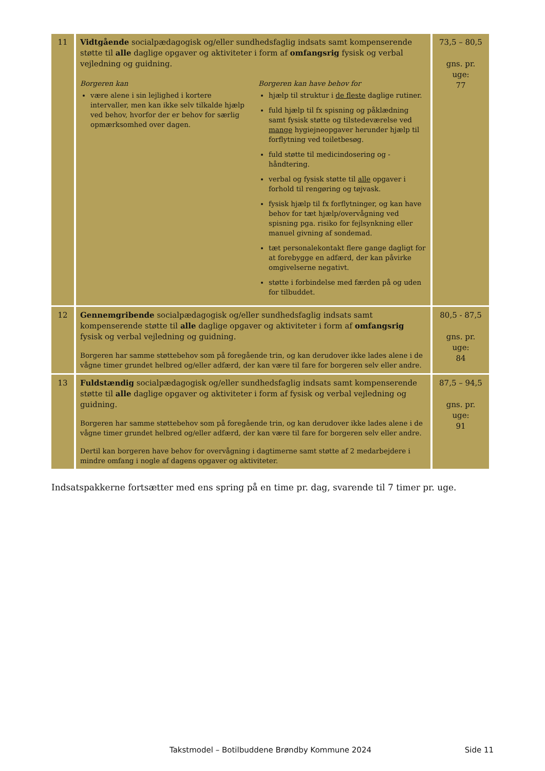| 11 | Vidtgående socialpædagogisk og/eller sundhedsfaglig indsats samt kompenserende støtte til alle daglige opgaver og aktiviteter i form af omfangsrig fysisk og verbal vejledning og guidning. Borgeren kan være alene i sin lejlighed i kortere intervaller, men kan ikke selv tilkalde hjælp ved behov, hvorfor der er behov for særlig opmærksomhed over dagen. Borgeren kan have behov for hjælp til struktur i de fleste daglige rutiner. fuld hjælp til fx spisning og påklædning samt fysisk støtte og tilstedeværelse ved mange hygiejneopgaver herunder hjælp til forflytning ved toiletbesøg. fuld støtte til medicindosering og -håndtering. verbal og fysisk støtte til alle opgaver i forhold til rengøring og tøjvask. fysisk hjælp til fx forflytninger, og kan have behov for tæt hjælp/overvågning ved spisning pga. risiko for fejlsynkning eller manuel givning af sondemad. tæt personalekontakt flere gange dagligt for at forebygge en adfærd, der kan påvirke omgivelserne negativt. støtte i forbindelse med færden på og uden for tilbuddet. | 73,5 – 80,5 gns. pr. uge: 77 |
| 12 | Gennemgribende socialpædagogisk og/eller sundhedsfaglig indsats samt kompenserende støtte til alle daglige opgaver og aktiviteter i form af omfangsrig fysisk og verbal vejledning og guidning. Borgeren har samme støttebehov som på foregående trin, og kan derudover ikke lades alene i de vågne timer grundet helbred og/eller adfærd, der kan være til fare for borgeren selv eller andre. | 80,5 - 87,5 gns. pr. uge: 84 |
| 13 | Fuldstændig socialpædagogisk og/eller sundhedsfaglig indsats samt kompenserende støtte til alle daglige opgaver og aktiviteter i form af fysisk og verbal vejledning og guidning. Borgeren har samme støttebehov som på foregående trin, og kan derudover ikke lades alene i de vågne timer grundet helbred og/eller adfærd, der kan være til fare for borgeren selv eller andre. Dertil kan borgeren have behov for overvågning i dagtimerne samt støtte af 2 medarbejdere i mindre omfang i nogle af dagens opgaver og aktiviteter. | 87,5 – 94,5 gns. pr. uge: 91 |
Indsatspakkerne fortsætter med ens spring på en time pr. dag, svarende til 7 timer pr. uge.
Takstmodel – Botilbuddene Brøndby Kommune 2024
Side 11